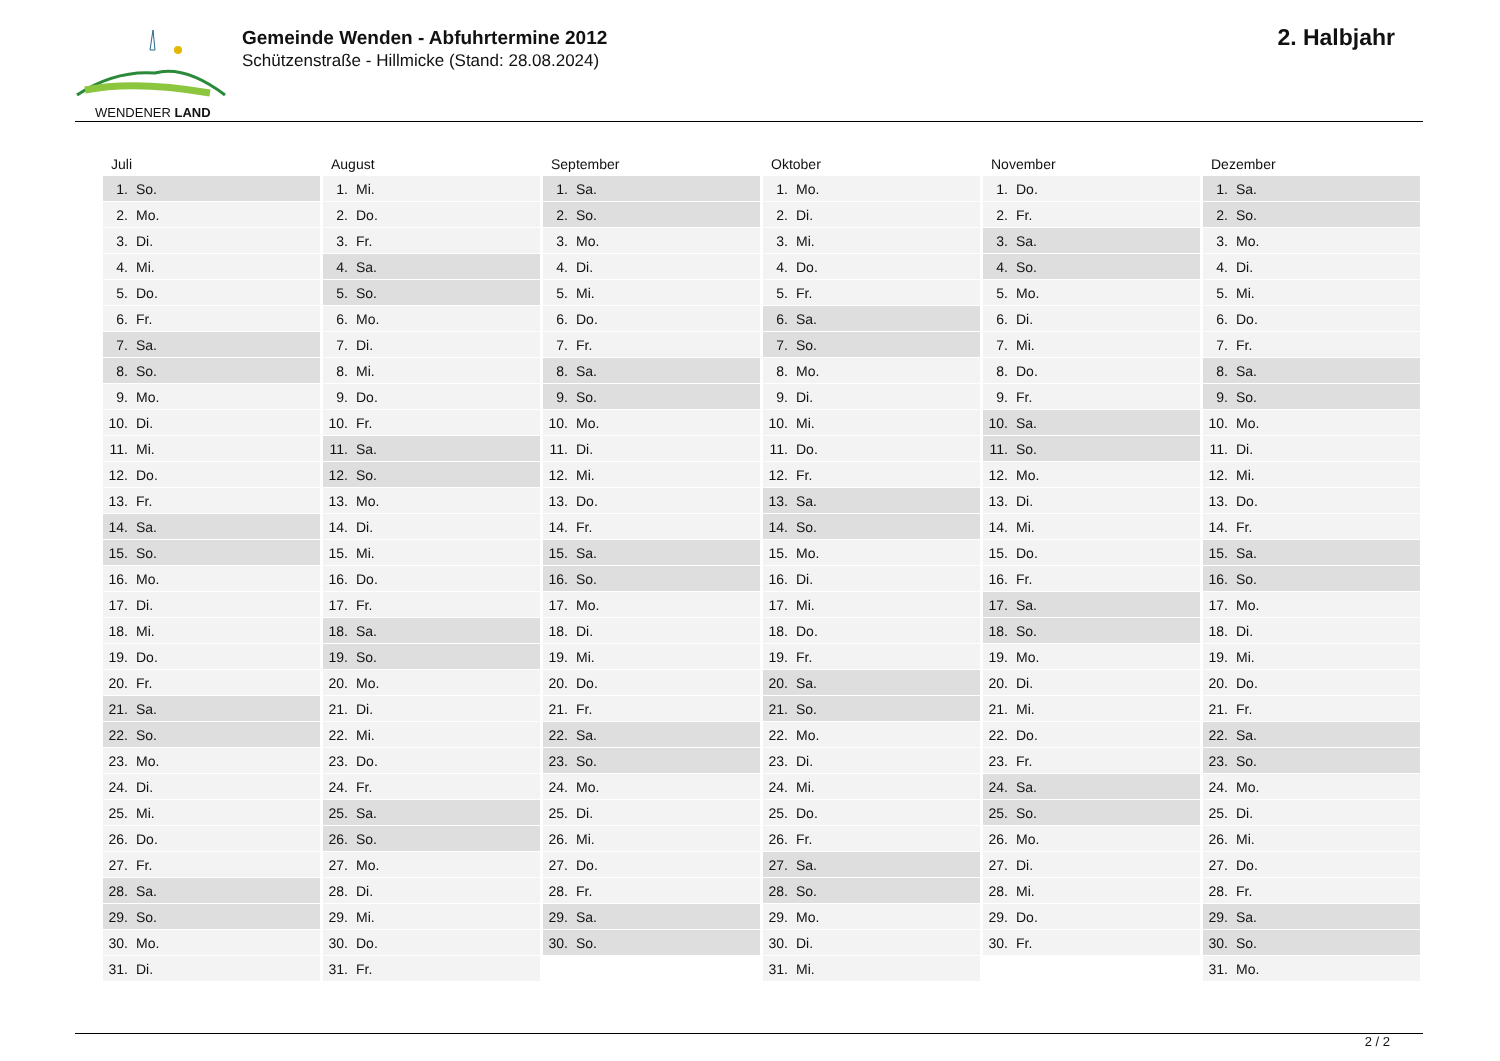WENDENER LAND
Gemeinde Wenden - Abfuhrtermine 2012
Schützenstraße - Hillmicke (Stand: 28.08.2024)
2. Halbjahr
| Juli | August | September | Oktober | November | Dezember |
| --- | --- | --- | --- | --- | --- |
| 1. So. | 1. Mi. | 1. Sa. | 1. Mo. | 1. Do. | 1. Sa. |
| 2. Mo. | 2. Do. | 2. So. | 2. Di. | 2. Fr. | 2. So. |
| 3. Di. | 3. Fr. | 3. Mo. | 3. Mi. | 3. Sa. | 3. Mo. |
| 4. Mi. | 4. Sa. | 4. Di. | 4. Do. | 4. So. | 4. Di. |
| 5. Do. | 5. So. | 5. Mi. | 5. Fr. | 5. Mo. | 5. Mi. |
| 6. Fr. | 6. Mo. | 6. Do. | 6. Sa. | 6. Di. | 6. Do. |
| 7. Sa. | 7. Di. | 7. Fr. | 7. So. | 7. Mi. | 7. Fr. |
| 8. So. | 8. Mi. | 8. Sa. | 8. Mo. | 8. Do. | 8. Sa. |
| 9. Mo. | 9. Do. | 9. So. | 9. Di. | 9. Fr. | 9. So. |
| 10. Di. | 10. Fr. | 10. Mo. | 10. Mi. | 10. Sa. | 10. Mo. |
| 11. Mi. | 11. Sa. | 11. Di. | 11. Do. | 11. So. | 11. Di. |
| 12. Do. | 12. So. | 12. Mi. | 12. Fr. | 12. Mo. | 12. Mi. |
| 13. Fr. | 13. Mo. | 13. Do. | 13. Sa. | 13. Di. | 13. Do. |
| 14. Sa. | 14. Di. | 14. Fr. | 14. So. | 14. Mi. | 14. Fr. |
| 15. So. | 15. Mi. | 15. Sa. | 15. Mo. | 15. Do. | 15. Sa. |
| 16. Mo. | 16. Do. | 16. So. | 16. Di. | 16. Fr. | 16. So. |
| 17. Di. | 17. Fr. | 17. Mo. | 17. Mi. | 17. Sa. | 17. Mo. |
| 18. Mi. | 18. Sa. | 18. Di. | 18. Do. | 18. So. | 18. Di. |
| 19. Do. | 19. So. | 19. Mi. | 19. Fr. | 19. Mo. | 19. Mi. |
| 20. Fr. | 20. Mo. | 20. Do. | 20. Sa. | 20. Di. | 20. Do. |
| 21. Sa. | 21. Di. | 21. Fr. | 21. So. | 21. Mi. | 21. Fr. |
| 22. So. | 22. Mi. | 22. Sa. | 22. Mo. | 22. Do. | 22. Sa. |
| 23. Mo. | 23. Do. | 23. So. | 23. Di. | 23. Fr. | 23. So. |
| 24. Di. | 24. Fr. | 24. Mo. | 24. Mi. | 24. Sa. | 24. Mo. |
| 25. Mi. | 25. Sa. | 25. Di. | 25. Do. | 25. So. | 25. Di. |
| 26. Do. | 26. So. | 26. Mi. | 26. Fr. | 26. Mo. | 26. Mi. |
| 27. Fr. | 27. Mo. | 27. Do. | 27. Sa. | 27. Di. | 27. Do. |
| 28. Sa. | 28. Di. | 28. Fr. | 28. So. | 28. Mi. | 28. Fr. |
| 29. So. | 29. Mi. | 29. Sa. | 29. Mo. | 29. Do. | 29. Sa. |
| 30. Mo. | 30. Do. | 30. So. | 30. Di. | 30. Fr. | 30. So. |
| 31. Di. | 31. Fr. | | 31. Mi. | | 31. Mo. |
2 / 2